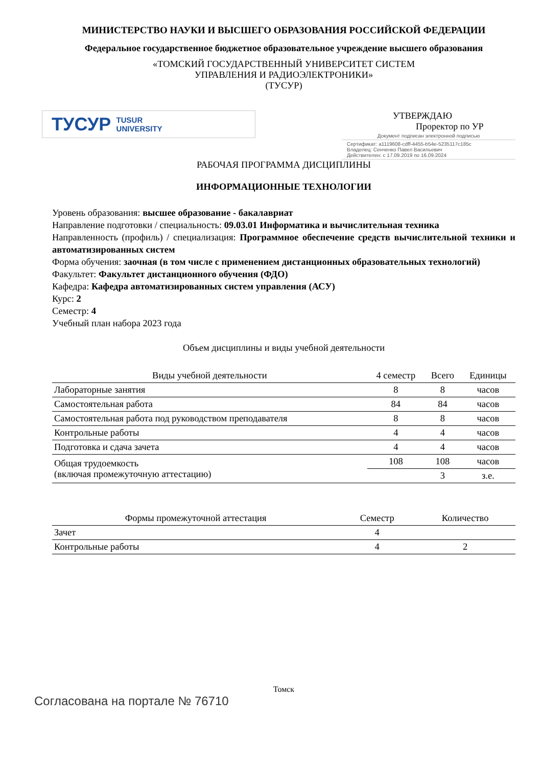МИНИСТЕРСТВО НАУКИ И ВЫСШЕГО ОБРАЗОВАНИЯ РОССИЙСКОЙ ФЕДЕРАЦИИ
Федеральное государственное бюджетное образовательное учреждение высшего образования
«ТОМСКИЙ ГОСУДАРСТВЕННЫЙ УНИВЕРСИТЕТ СИСТЕМ
УПРАВЛЕНИЯ И РАДИОЭЛЕКТРОНИКИ»
(ТУСУР)
ТУСУР TUSUR
UNIVERSITY
УТВЕРЖДАЮ
Проректор по УР
Документ подписан электронной подписью
Сертификат: a1119608-cdff-4455-b54e-5235117c185c
Владелец: Сенченко Павел Васильевич
Действителен: с 17.09.2019 по 16.09.2024
РАБОЧАЯ ПРОГРАММА ДИСЦИПЛИНЫ
ИНФОРМАЦИОННЫЕ ТЕХНОЛОГИИ
Уровень образования: высшее образование - бакалавриат
Направление подготовки / специальность: 09.03.01 Информатика и вычислительная техника
Направленность (профиль) / специализация: Программное обеспечение средств вычислительной техники и автоматизированных систем
Форма обучения: заочная (в том числе с применением дистанционных образовательных технологий)
Факультет: Факультет дистанционного обучения (ФДО)
Кафедра: Кафедра автоматизированных систем управления (АСУ)
Курс: 2
Семестр: 4
Учебный план набора 2023 года
Объем дисциплины и виды учебной деятельности
| Виды учебной деятельности | 4 семестр | Всего | Единицы |
| --- | --- | --- | --- |
| Лабораторные занятия | 8 | 8 | часов |
| Самостоятельная работа | 84 | 84 | часов |
| Самостоятельная работа под руководством преподавателя | 8 | 8 | часов |
| Контрольные работы | 4 | 4 | часов |
| Подготовка и сдача зачета | 4 | 4 | часов |
| Общая трудоемкость (включая промежуточную аттестацию) | 108 | 108 | часов |
| | | 3 | з.е. |
| Формы промежуточной аттестация | Семестр | Количество |
| --- | --- | --- |
| Зачет | 4 | |
| Контрольные работы | 4 | 2 |
Томск
Согласована на портале № 76710